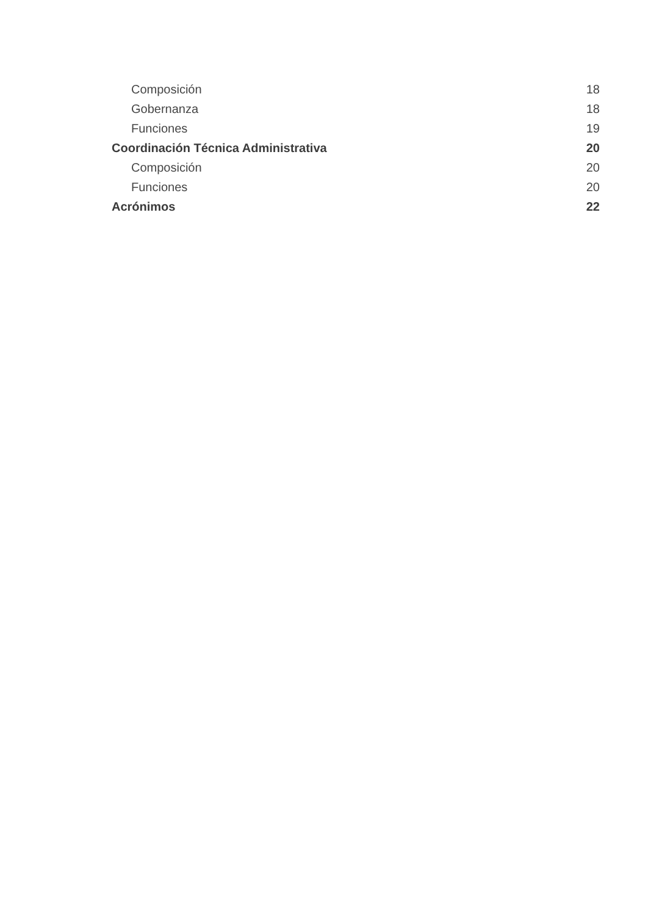Composición 18
Gobernanza 18
Funciones 19
Coordinación Técnica Administrativa 20
Composición 20
Funciones 20
Acrónimos 22